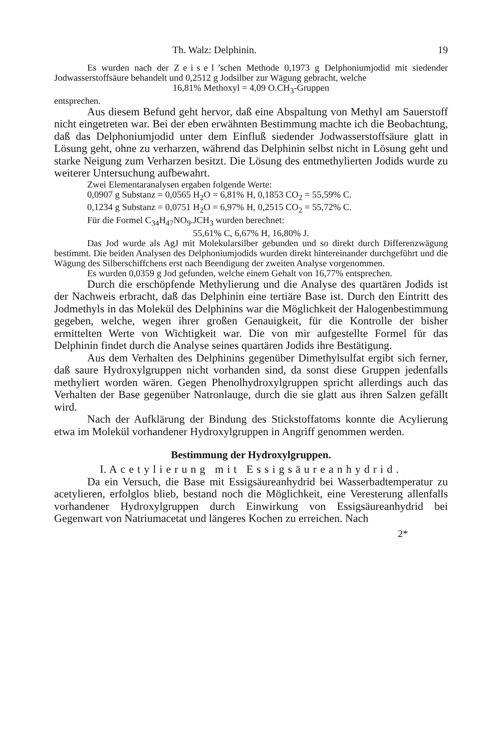Th. Walz: Delphinin. 19
Es wurden nach der Zeisel’schen Methode 0,1973 g Delphoniumjodid mit siedender Jodwasserstoffsäure behandelt und 0,2512 g Jodsilber zur Wägung gebracht, welche
16,81% Methoxyl = 4,09 O.CH<sub>3</sub>-Gruppen
entsprechen.
Aus diesem Befund geht hervor, daß eine Abspaltung von Methyl am Sauerstoff nicht eingetreten war. Bei der eben erwähnten Bestimmung machte ich die Beobachtung, daß das Delphoniumjodid unter dem Einfluß siedender Jodwasserstoffsäure glatt in Lösung geht, ohne zu verharzen, während das Delphinin selbst nicht in Lösung geht und starke Neigung zum Verharzen besitzt. Die Lösung des entmethylierten Jodids wurde zu weiterer Untersuchung aufbewahrt.
Zwei Elementaranalysen ergaben folgende Werte:
0,0907 g Substanz = 0,0565 H<sub>2</sub>O = 6,81% H, 0,1853 CO<sub>2</sub> = 55,59% C.
0,1234 g Substanz = 0,0751 H<sub>2</sub>O = 6,97% H, 0,2515 CO<sub>2</sub> = 55,72% C.
Für die Formel C<sub>34</sub>H<sub>47</sub>NO<sub>9</sub>.JCH<sub>3</sub> wurden berechnet:
55,61% C, 6,67% H, 16,80% J.
Das Jod wurde als AgJ mit Molekularsilber gebunden und so direkt durch Differenzwägung bestimmt. Die beiden Analysen des Delphoniumjodids wurden direkt hintereinander durchgeführt und die Wägung des Silberschiffchens erst nach Beendigung der zweiten Analyse vorgenommen.
Es wurden 0,0359 g Jod gefunden, welche einem Gehalt von 16,77% entsprechen.
Durch die erschöpfende Methylierung und die Analyse des quartären Jodids ist der Nachweis erbracht, daß das Delphinin eine tertiäre Base ist. Durch den Eintritt des Jodmethyls in das Molekül des Delphinins war die Möglichkeit der Halogenbestimmung gegeben, welche, wegen ihrer großen Genauigkeit, für die Kontrolle der bisher ermittelten Werte von Wichtigkeit war. Die von mir aufgestellte Formel für das Delphinin findet durch die Analyse seines quartären Jodids ihre Bestätigung.
Aus dem Verhalten des Delphinins gegenüber Dimethylsulfat ergibt sich ferner, daß saure Hydroxylgruppen nicht vorhanden sind, da sonst diese Gruppen jedenfalls methyliert worden wären. Gegen Phenolhydroxylgruppen spricht allerdings auch das Verhalten der Base gegenüber Natronlauge, durch die sie glatt aus ihren Salzen gefällt wird.
Nach der Aufklärung der Bindung des Stickstoffatoms konnte die Acylierung etwa im Molekül vorhandener Hydroxylgruppen in Angriff genommen werden.
Bestimmung der Hydroxylgruppen.
I. Acetylierung mit Essigsäureanhydrid.
Da ein Versuch, die Base mit Essigsäureanhydrid bei Wasserbadtemperatur zu acetylieren, erfolglos blieb, bestand noch die Möglichkeit, eine Veresterung allenfalls vorhandener Hydroxylgruppen durch Einwirkung von Essigsäureanhydrid bei Gegenwart von Natriumacetat und längeres Kochen zu erreichen. Nach
2*